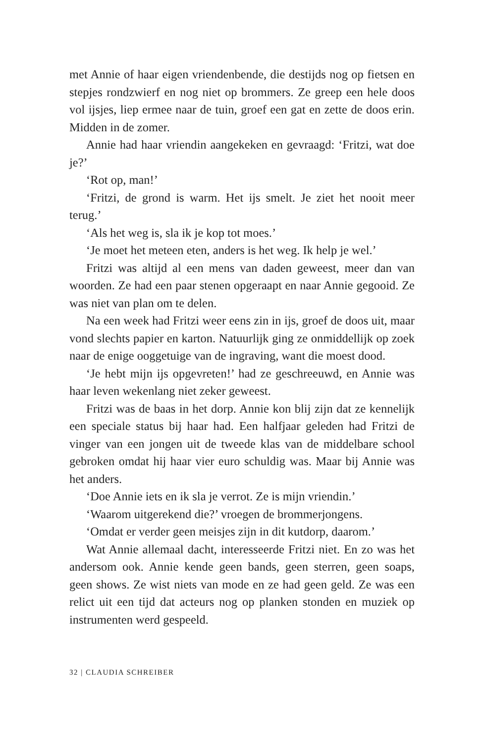met Annie of haar eigen vriendenbende, die destijds nog op fiet­sen en stepjes rondzwierf en nog niet op brommers. Ze greep een hele doos vol ijsjes, liep ermee naar de tuin, groef een gat en zette de doos erin. Midden in de zomer.
Annie had haar vriendin aangekeken en gevraagd: ‘Fritzi, wat doe je?’
‘Rot op, man!’
‘Fritzi, de grond is warm. Het ijs smelt. Je ziet het nooit meer terug.’
‘Als het weg is, sla ik je kop tot moes.’
‘Je moet het meteen eten, anders is het weg. Ik help je wel.’
Fritzi was altijd al een mens van daden geweest, meer dan van woorden. Ze had een paar stenen opgeraapt en naar Annie ge­gooid. Ze was niet van plan om te delen.
Na een week had Fritzi weer eens zin in ijs, groef de doos uit, maar vond slechts papier en karton. Natuurlijk ging ze onmid­dellijk op zoek naar de enige ooggetuige van de ingraving, want die moest dood.
‘Je hebt mijn ijs opgevreten!’ had ze geschreeuwd, en Annie was haar leven wekenlang niet zeker geweest.
Fritzi was de baas in het dorp. Annie kon blij zijn dat ze ken­nelijk een speciale status bij haar had. Een halfjaar geleden had Fritzi de vinger van een jongen uit de tweede klas van de mid­delbare school gebroken omdat hij haar vier euro schuldig was. Maar bij Annie was het anders.
‘Doe Annie iets en ik sla je verrot. Ze is mijn vriendin.’
‘Waarom uitgerekend die?’ vroegen de brommerjongens.
‘Omdat er verder geen meisjes zijn in dit kutdorp, daarom.’
Wat Annie allemaal dacht, interesseerde Fritzi niet. En zo was het andersom ook. Annie kende geen bands, geen sterren, geen soaps, geen shows. Ze wist niets van mode en ze had geen geld. Ze was een relict uit een tijd dat acteurs nog op planken stonden en muziek op instrumenten werd gespeeld.
32 | CLAUDIA SCHREIBER